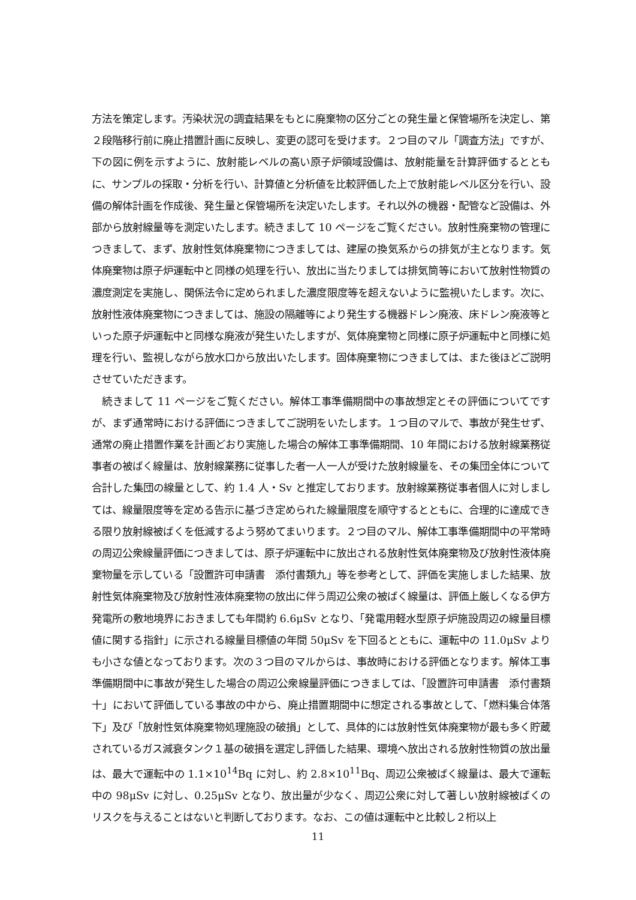方法を策定します。汚染状況の調査結果をもとに廃棄物の区分ごとの発生量と保管場所を決定し、第２段階移行前に廃止措置計画に反映し、変更の認可を受けます。２つ目のマル「調査方法」ですが、下の図に例を示すように、放射能レベルの高い原子炉領域設備は、放射能量を計算評価するとともに、サンプルの採取・分析を行い、計算値と分析値を比較評価した上で放射能レベル区分を行い、設備の解体計画を作成後、発生量と保管場所を決定いたします。それ以外の機器・配管など設備は、外部から放射線量等を測定いたします。続きまして 10 ページをご覧ください。放射性廃棄物の管理につきまして、まず、放射性気体廃棄物につきましては、建屋の換気系からの排気が主となります。気体廃棄物は原子炉運転中と同様の処理を行い、放出に当たりましては排気筒等において放射性物質の濃度測定を実施し、関係法令に定められました濃度限度等を超えないように監視いたします。次に、放射性液体廃棄物につきましては、施設の隔離等により発生する機器ドレン廃液、床ドレン廃液等といった原子炉運転中と同様な廃液が発生いたしますが、気体廃棄物と同様に原子炉運転中と同様に処理を行い、監視しながら放水口から放出いたします。固体廃棄物につきましては、また後ほどご説明させていただきます。
　続きまして 11 ページをご覧ください。解体工事準備期間中の事故想定とその評価についてですが、まず通常時における評価につきましてご説明をいたします。１つ目のマルで、事故が発生せず、通常の廃止措置作業を計画どおり実施した場合の解体工事準備期間、10 年間における放射線業務従事者の被ばく線量は、放射線業務に従事した者一人一人が受けた放射線量を、その集団全体について合計した集団の線量として、約 1.4 人・Sv と推定しております。放射線業務従事者個人に対しましては、線量限度等を定める告示に基づき定められた線量限度を順守するとともに、合理的に達成できる限り放射線被ばくを低減するよう努めてまいります。２つ目のマル、解体工事準備期間中の平常時の周辺公衆線量評価につきましては、原子炉運転中に放出される放射性気体廃棄物及び放射性液体廃棄物量を示している「設置許可申請書　添付書類九」等を参考として、評価を実施しました結果、放射性気体廃棄物及び放射性液体廃棄物の放出に伴う周辺公衆の被ばく線量は、評価上厳しくなる伊方発電所の敷地境界におきましても年間約 6.6μSv となり、「発電用軽水型原子炉施設周辺の線量目標値に関する指針」に示される線量目標値の年間 50μSv を下回るとともに、運転中の 11.0μSv よりも小さな値となっております。次の３つ目のマルからは、事故時における評価となります。解体工事準備期間中に事故が発生した場合の周辺公衆線量評価につきましては、「設置許可申請書　添付書類十」において評価している事故の中から、廃止措置期間中に想定される事故として、「燃料集合体落下」及び「放射性気体廃棄物処理施設の破損」として、具体的には放射性気体廃棄物が最も多く貯蔵されているガス減衰タンク１基の破損を選定し評価した結果、環境へ放出される放射性物質の放出量は、最大で運転中の 1.1×10<sup>14</sup>Bq に対し、約 2.8×10<sup>11</sup>Bq、周辺公衆被ばく線量は、最大で運転中の 98μSv に対し、0.25μSv となり、放出量が少なく、周辺公衆に対して著しい放射線被ばくのリスクを与えることはないと判断しております。なお、この値は運転中と比較し２桁以上
11